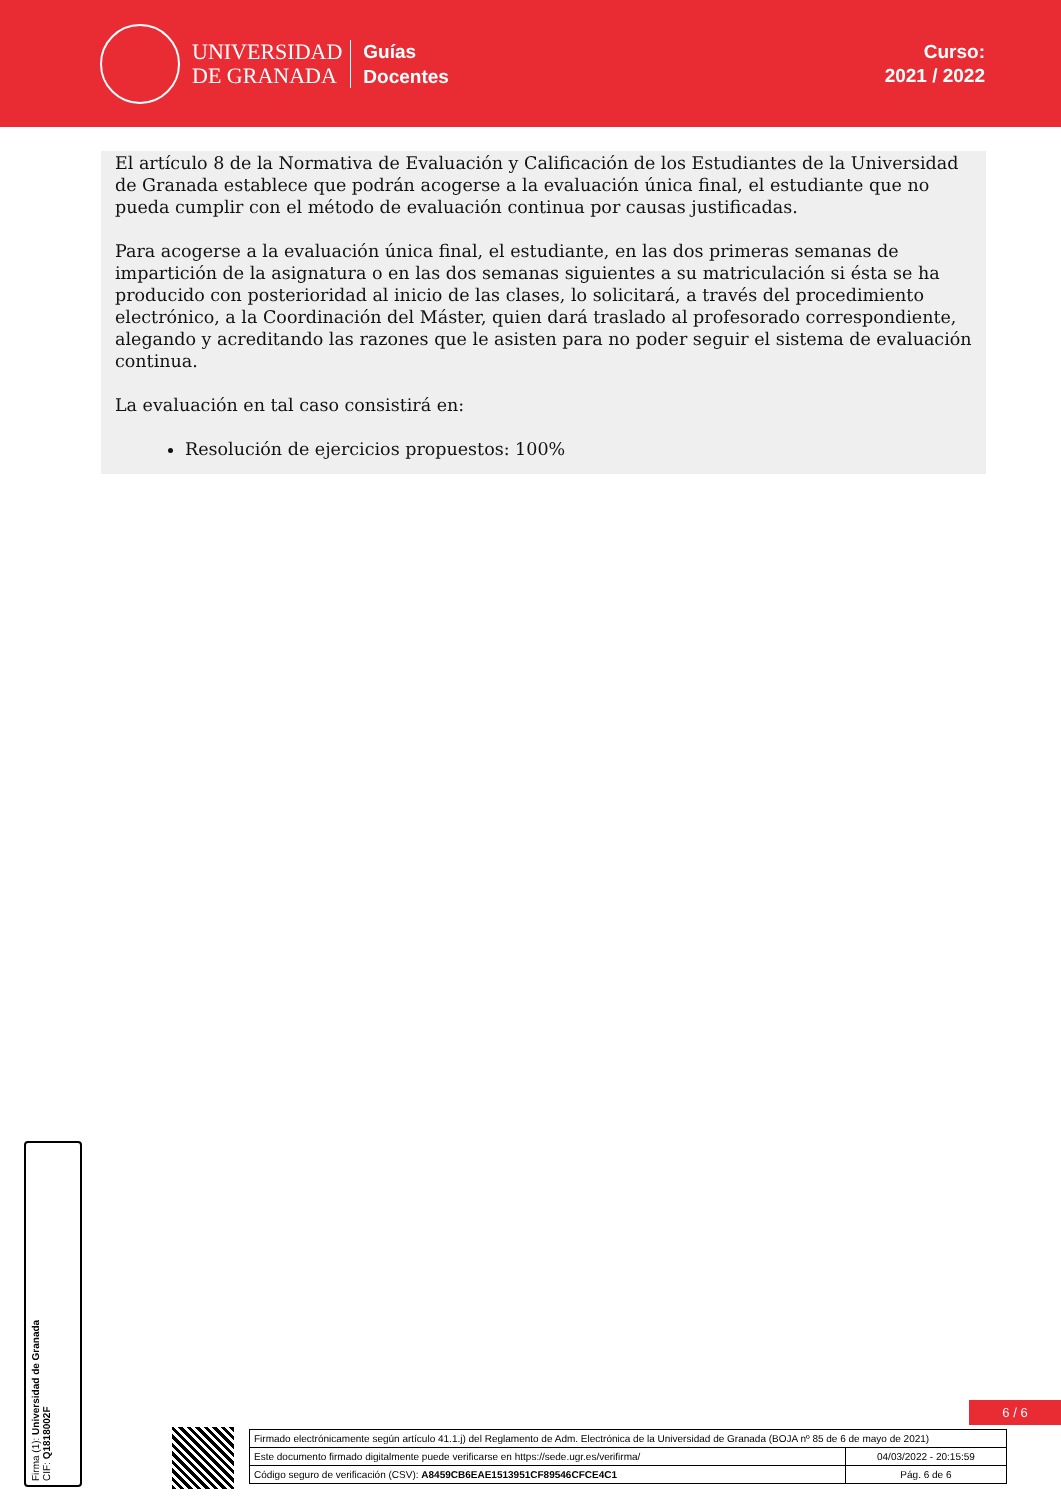UNIVERSIDAD
DE GRANADA
Guías
Docentes
Curso:
2021 / 2022
El artículo 8 de la Normativa de Evaluación y Calificación de los Estudiantes de la Universidad de Granada establece que podrán acogerse a la evaluación única final, el estudiante que no pueda cumplir con el método de evaluación continua por causas justificadas.
Para acogerse a la evaluación única final, el estudiante, en las dos primeras semanas de impartición de la asignatura o en las dos semanas siguientes a su matriculación si ésta se ha producido con posterioridad al inicio de las clases, lo solicitará, a través del procedimiento electrónico, a la Coordinación del Máster, quien dará traslado al profesorado correspondiente, alegando y acreditando las razones que le asisten para no poder seguir el sistema de evaluación continua.
La evaluación en tal caso consistirá en:
Resolución de ejercicios propuestos: 100%
Firma (1): Universidad de Granada
CIF: Q1818002F
6 / 6
| Firmado electrónicamente según artículo 41.1.j) del Reglamento de Adm. Electrónica de la Universidad de Granada (BOJA nº 85 de 6 de mayo de 2021) | |
| Este documento firmado digitalmente puede verificarse en https://sede.ugr.es/verifirma/ | 04/03/2022 - 20:15:59 |
| Código seguro de verificación (CSV): A8459CB6EAE1513951CF89546CFCE4C1 | Pág. 6 de 6 |